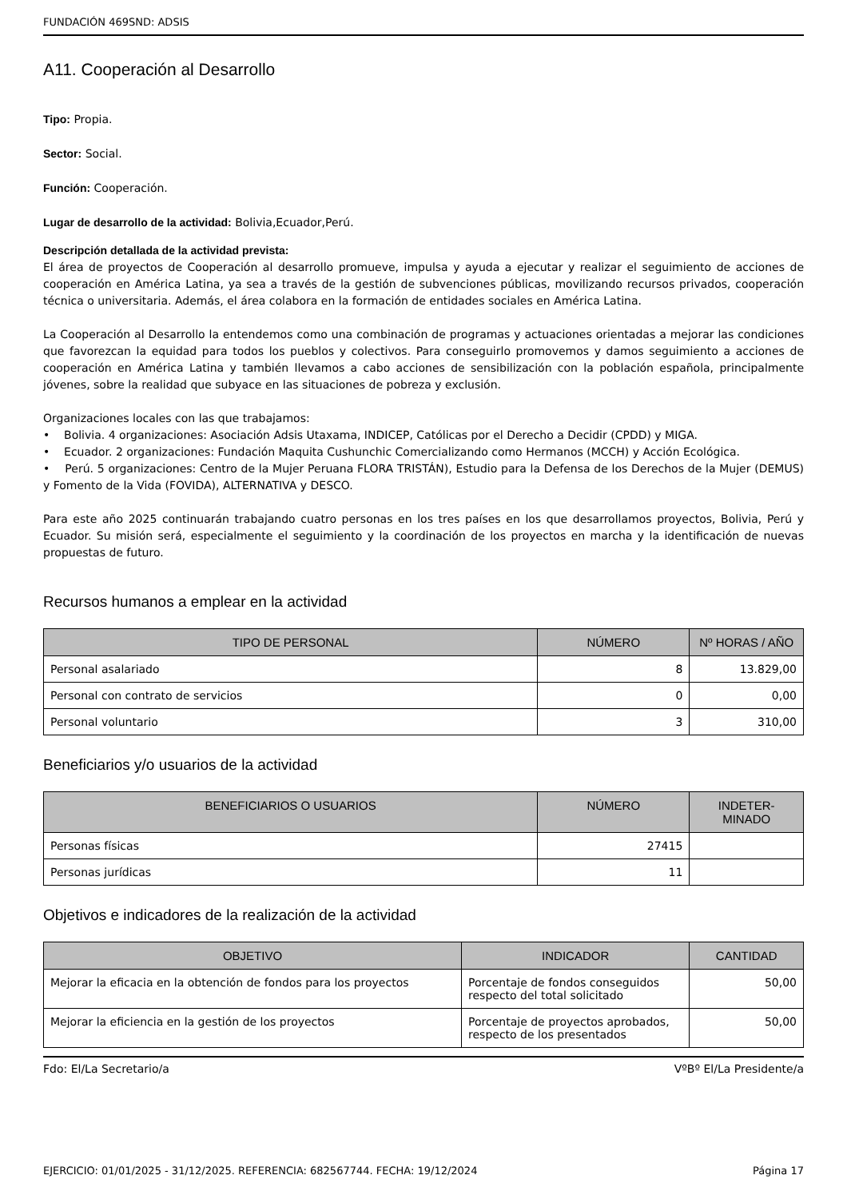FUNDACIÓN 469SND: ADSIS
A11. Cooperación al Desarrollo
Tipo: Propia.
Sector: Social.
Función: Cooperación.
Lugar de desarrollo de la actividad: Bolivia,Ecuador,Perú.
Descripción detallada de la actividad prevista:
El área de proyectos de Cooperación al desarrollo promueve, impulsa y ayuda a ejecutar y realizar el seguimiento de acciones de cooperación en América Latina, ya sea a través de la gestión de subvenciones públicas, movilizando recursos privados, cooperación técnica o universitaria. Además, el área colabora en la formación de entidades sociales en América Latina.
La Cooperación al Desarrollo la entendemos como una combinación de programas y actuaciones orientadas a mejorar las condiciones que favorezcan la equidad para todos los pueblos y colectivos. Para conseguirlo promovemos y damos seguimiento a acciones de cooperación en América Latina y también llevamos a cabo acciones de sensibilización con la población española, principalmente jóvenes, sobre la realidad que subyace en las situaciones de pobreza y exclusión.
Organizaciones locales con las que trabajamos:
• Bolivia. 4 organizaciones: Asociación Adsis Utaxama, INDICEP, Católicas por el Derecho a Decidir (CPDD) y MIGA.
• Ecuador. 2 organizaciones: Fundación Maquita Cushunchic Comercializando como Hermanos (MCCH) y Acción Ecológica.
• Perú. 5 organizaciones: Centro de la Mujer Peruana FLORA TRISTÁN), Estudio para la Defensa de los Derechos de la Mujer (DEMUS) y Fomento de la Vida (FOVIDA), ALTERNATIVA y DESCO.
Para este año 2025 continuarán trabajando cuatro personas en los tres países en los que desarrollamos proyectos, Bolivia, Perú y Ecuador. Su misión será, especialmente el seguimiento y la coordinación de los proyectos en marcha y la identificación de nuevas propuestas de futuro.
Recursos humanos a emplear en la actividad
| TIPO DE PERSONAL | NÚMERO | Nº HORAS / AÑO |
| --- | --- | --- |
| Personal asalariado | 8 | 13.829,00 |
| Personal con contrato de servicios | 0 | 0,00 |
| Personal voluntario | 3 | 310,00 |
Beneficiarios y/o usuarios de la actividad
| BENEFICIARIOS O USUARIOS | NÚMERO | INDETER- MINADO |
| --- | --- | --- |
| Personas físicas | 27415 | |
| Personas jurídicas | 11 | |
Objetivos e indicadores de la realización de la actividad
| OBJETIVO | INDICADOR | CANTIDAD |
| --- | --- | --- |
| Mejorar la eficacia en la obtención de fondos para los proyectos | Porcentaje de fondos conseguidos respecto del total solicitado | 50,00 |
| Mejorar la eficiencia en la gestión de los proyectos | Porcentaje de proyectos aprobados, respecto de los presentados | 50,00 |
Fdo: El/La Secretario/a VºBº El/La Presidente/a
EJERCICIO: 01/01/2025 - 31/12/2025. REFERENCIA: 682567744. FECHA: 19/12/2024 Página 17